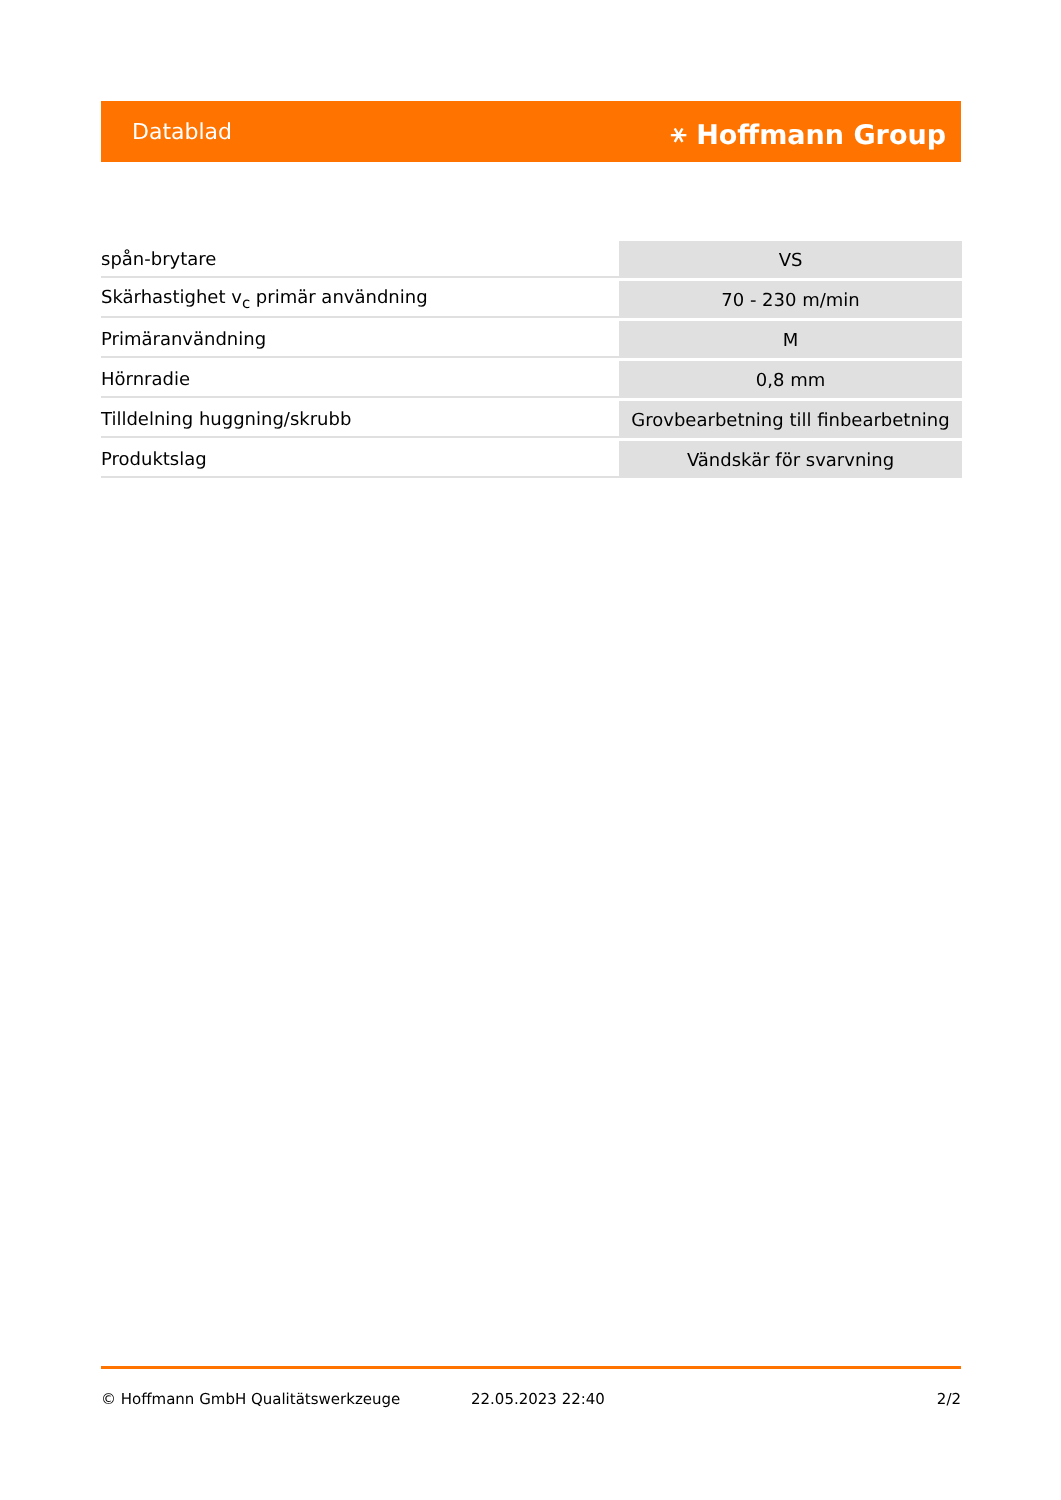Datablad ⚹ Hoffmann Group
| spån-brytare | VS |
| Skärhastighet v<sub>c</sub> primär användning | 70 - 230 m/min |
| Primäranvändning | M |
| Hörnradie | 0,8 mm |
| Tilldelning huggning/skrubb | Grovbearbetning till finbearbetning |
| Produktslag | Vändskär för svarvning |
© Hoffmann GmbH Qualitätswerkzeuge 22.05.2023 22:40 2/2